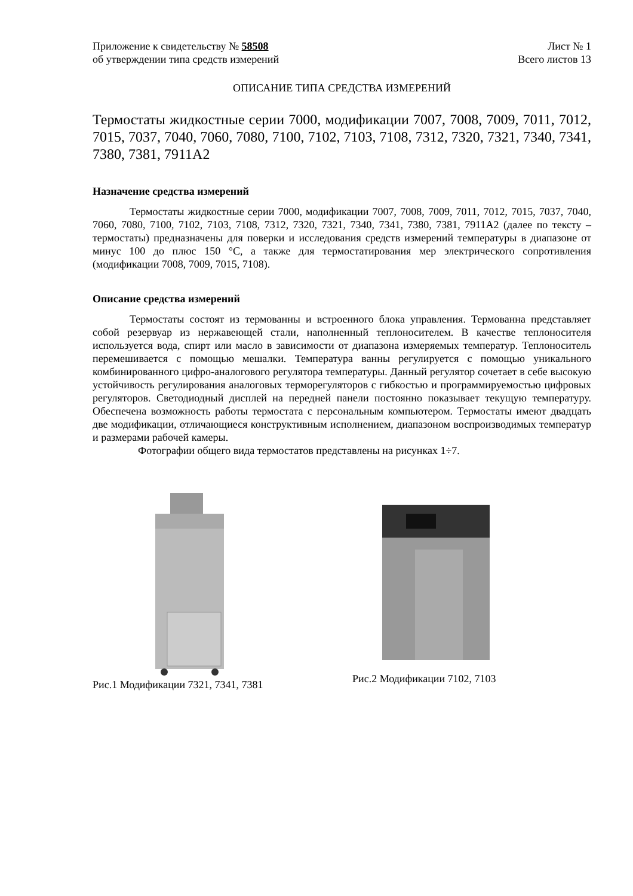Приложение к свидетельству № 58508
об утверждении типа средств измерений
Лист № 1
Всего листов 13
ОПИСАНИЕ ТИПА СРЕДСТВА ИЗМЕРЕНИЙ
Термостаты жидкостные серии 7000, модификации 7007, 7008, 7009, 7011, 7012, 7015, 7037, 7040, 7060, 7080, 7100, 7102, 7103, 7108, 7312, 7320, 7321, 7340, 7341, 7380, 7381, 7911А2
Назначение средства измерений
Термостаты жидкостные серии 7000, модификации 7007, 7008, 7009, 7011, 7012, 7015, 7037, 7040, 7060, 7080, 7100, 7102, 7103, 7108, 7312, 7320, 7321, 7340, 7341, 7380, 7381, 7911А2 (далее по тексту – термостаты) предназначены для поверки и исследования средств измерений температуры в диапазоне от минус 100 до плюс 150 °С, а также для термостатирования мер электрического сопротивления (модификации 7008, 7009, 7015, 7108).
Описание средства измерений
Термостаты состоят из термованны и встроенного блока управления. Термованна представляет собой резервуар из нержавеющей стали, наполненный теплоносителем. В качестве теплоносителя используется вода, спирт или масло в зависимости от диапазона измеряемых температур. Теплоноситель перемешивается с помощью мешалки. Температура ванны регулируется с помощью уникального комбинированного цифро-аналогового регулятора температуры. Данный регулятор сочетает в себе высокую устойчивость регулирования аналоговых терморегуляторов с гибкостью и программируемостью цифровых регуляторов. Светодиодный дисплей на передней панели постоянно показывает текущую температуру. Обеспечена возможность работы термостата с персональным компьютером. Термостаты имеют двадцать две модификации, отличающиеся конструктивным исполнением, диапазоном воспроизводимых температур и размерами рабочей камеры.
Фотографии общего вида термостатов представлены на рисунках 1÷7.
Рис.1 Модификации 7321, 7341, 7381 Рис.2 Модификации 7102, 7103